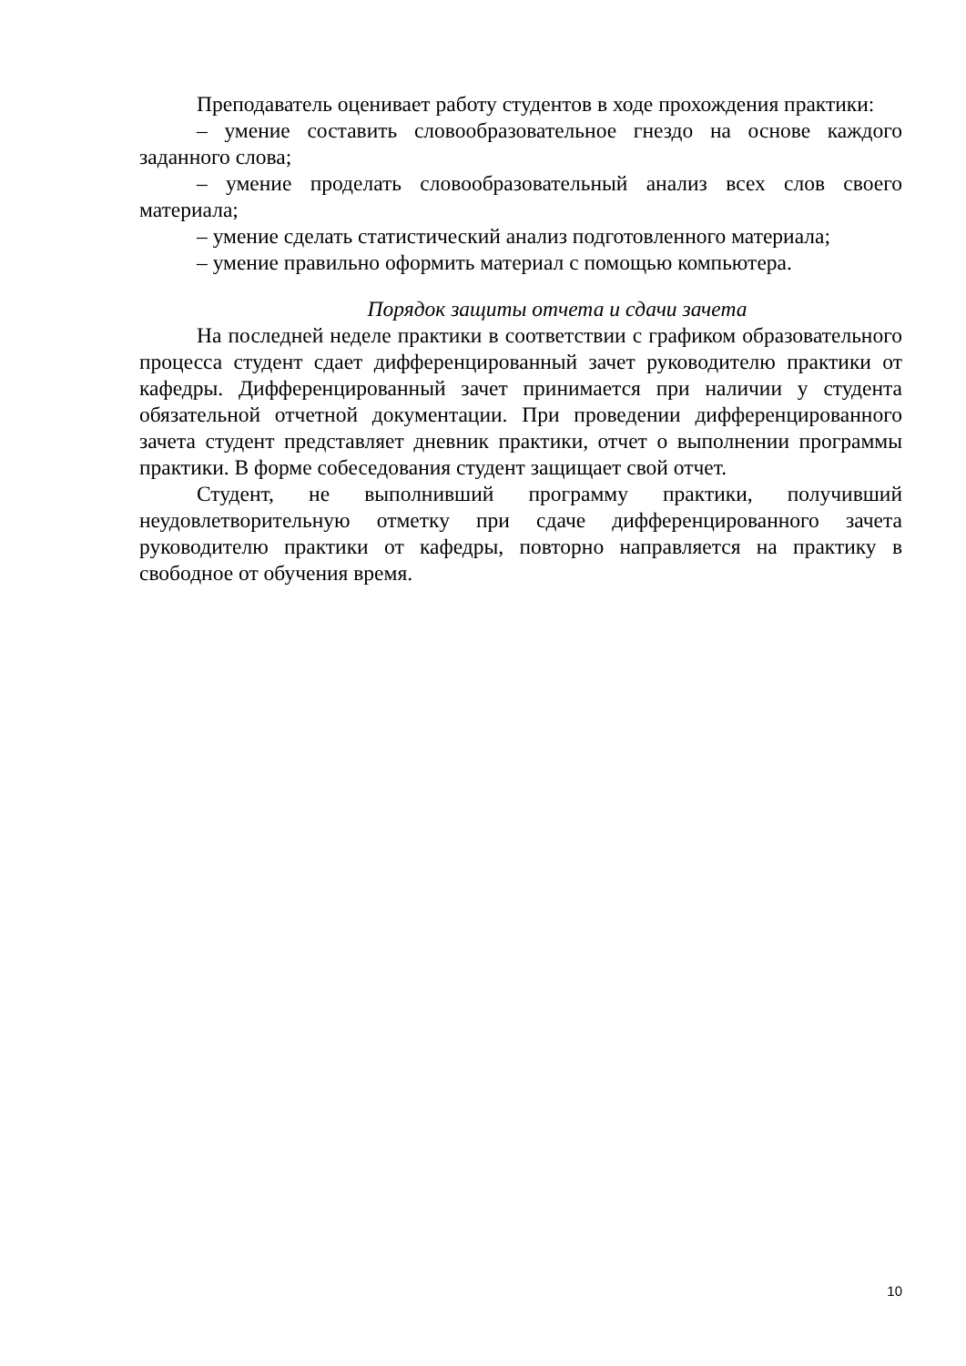Преподаватель оценивает работу студентов в ходе прохождения практики:
– умение составить словообразовательное гнездо на основе каждого заданного слова;
– умение проделать словообразовательный анализ всех слов своего материала;
– умение сделать статистический анализ подготовленного материала;
– умение правильно оформить материал с помощью компьютера.
Порядок защиты отчета и сдачи зачета
На последней неделе практики в соответствии с графиком образовательного процесса студент сдает дифференцированный зачет руководителю практики от кафедры. Дифференцированный зачет принимается при наличии у студента обязательной отчетной документации. При проведении дифференцированного зачета студент представляет дневник практики, отчет о выполнении программы практики. В форме собеседования студент защищает свой отчет.
Студент, не выполнивший программу практики, получивший неудовлетворительную отметку при сдаче дифференцированного зачета руководителю практики от кафедры, повторно направляется на практику в свободное от обучения время.
10